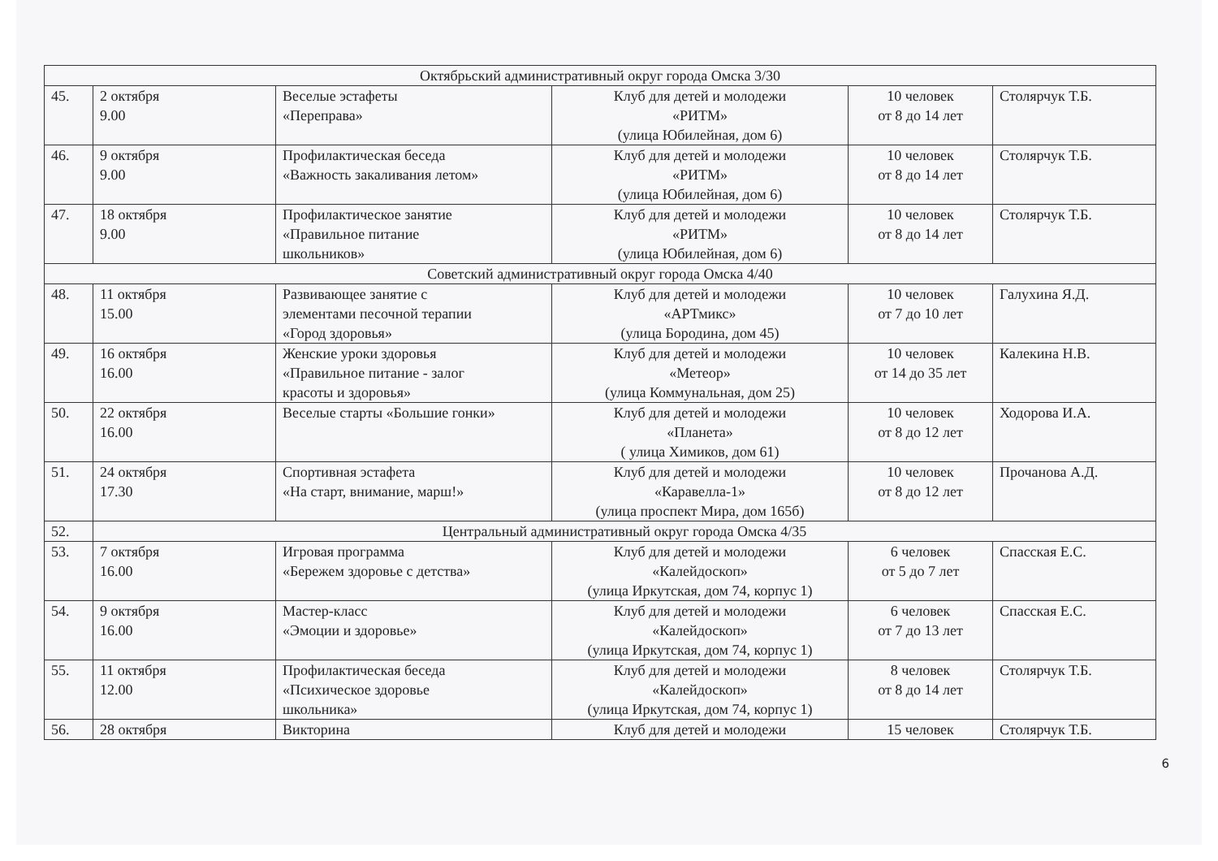| Октябрьский административный округ города Омска 3/30 | | | | | |
| 45. | 2 октября 9.00 | Веселые эстафеты «Переправа» | Клуб для детей и молодежи «РИТМ» (улица Юбилейная, дом 6) | 10 человек от 8 до 14 лет | Столярчук Т.Б. |
| 46. | 9 октября 9.00 | Профилактическая беседа «Важность закаливания летом» | Клуб для детей и молодежи «РИТМ» (улица Юбилейная, дом 6) | 10 человек от 8 до 14 лет | Столярчук Т.Б. |
| 47. | 18 октября 9.00 | Профилактическое занятие «Правильное питание школьников» | Клуб для детей и молодежи «РИТМ» (улица Юбилейная, дом 6) | 10 человек от 8 до 14 лет | Столярчук Т.Б. |
| Советский административный округ города Омска 4/40 | | | | | |
| 48. | 11 октября 15.00 | Развивающее занятие с элементами песочной терапии «Город здоровья» | Клуб для детей и молодежи «АРТмикс» (улица Бородина, дом 45) | 10 человек от 7 до 10 лет | Галухина Я.Д. |
| 49. | 16 октября 16.00 | Женские уроки здоровья «Правильное питание - залог красоты и здоровья» | Клуб для детей и молодежи «Метеор» (улица Коммунальная, дом 25) | 10 человек от 14 до 35 лет | Калекина Н.В. |
| 50. | 22 октября 16.00 | Веселые старты «Большие гонки» | Клуб для детей и молодежи «Планета» ( улица Химиков, дом 61) | 10 человек от 8 до 12 лет | Ходорова И.А. |
| 51. | 24 октября 17.30 | Спортивная эстафета «На старт, внимание, марш!» | Клуб для детей и молодежи «Каравелла-1» (улица проспект Мира, дом 165б) | 10 человек от 8 до 12 лет | Прочанова А.Д. |
| 52. | Центральный административный округ города Омска 4/35 | | | | |
| 53. | 7 октября 16.00 | Игровая программа «Бережем здоровье с детства» | Клуб для детей и молодежи «Калейдоскоп» (улица Иркутская, дом 74, корпус 1) | 6 человек от 5 до 7 лет | Спасская Е.С. |
| 54. | 9 октября 16.00 | Мастер-класс «Эмоции и здоровье» | Клуб для детей и молодежи «Калейдоскоп» (улица Иркутская, дом 74, корпус 1) | 6 человек от 7 до 13 лет | Спасская Е.С. |
| 55. | 11 октября 12.00 | Профилактическая беседа «Психическое здоровье школьника» | Клуб для детей и молодежи «Калейдоскоп» (улица Иркутская, дом 74, корпус 1) | 8 человек от 8 до 14 лет | Столярчук Т.Б. |
| 56. | 28 октября | Викторина | Клуб для детей и молодежи | 15 человек | Столярчук Т.Б. |
6